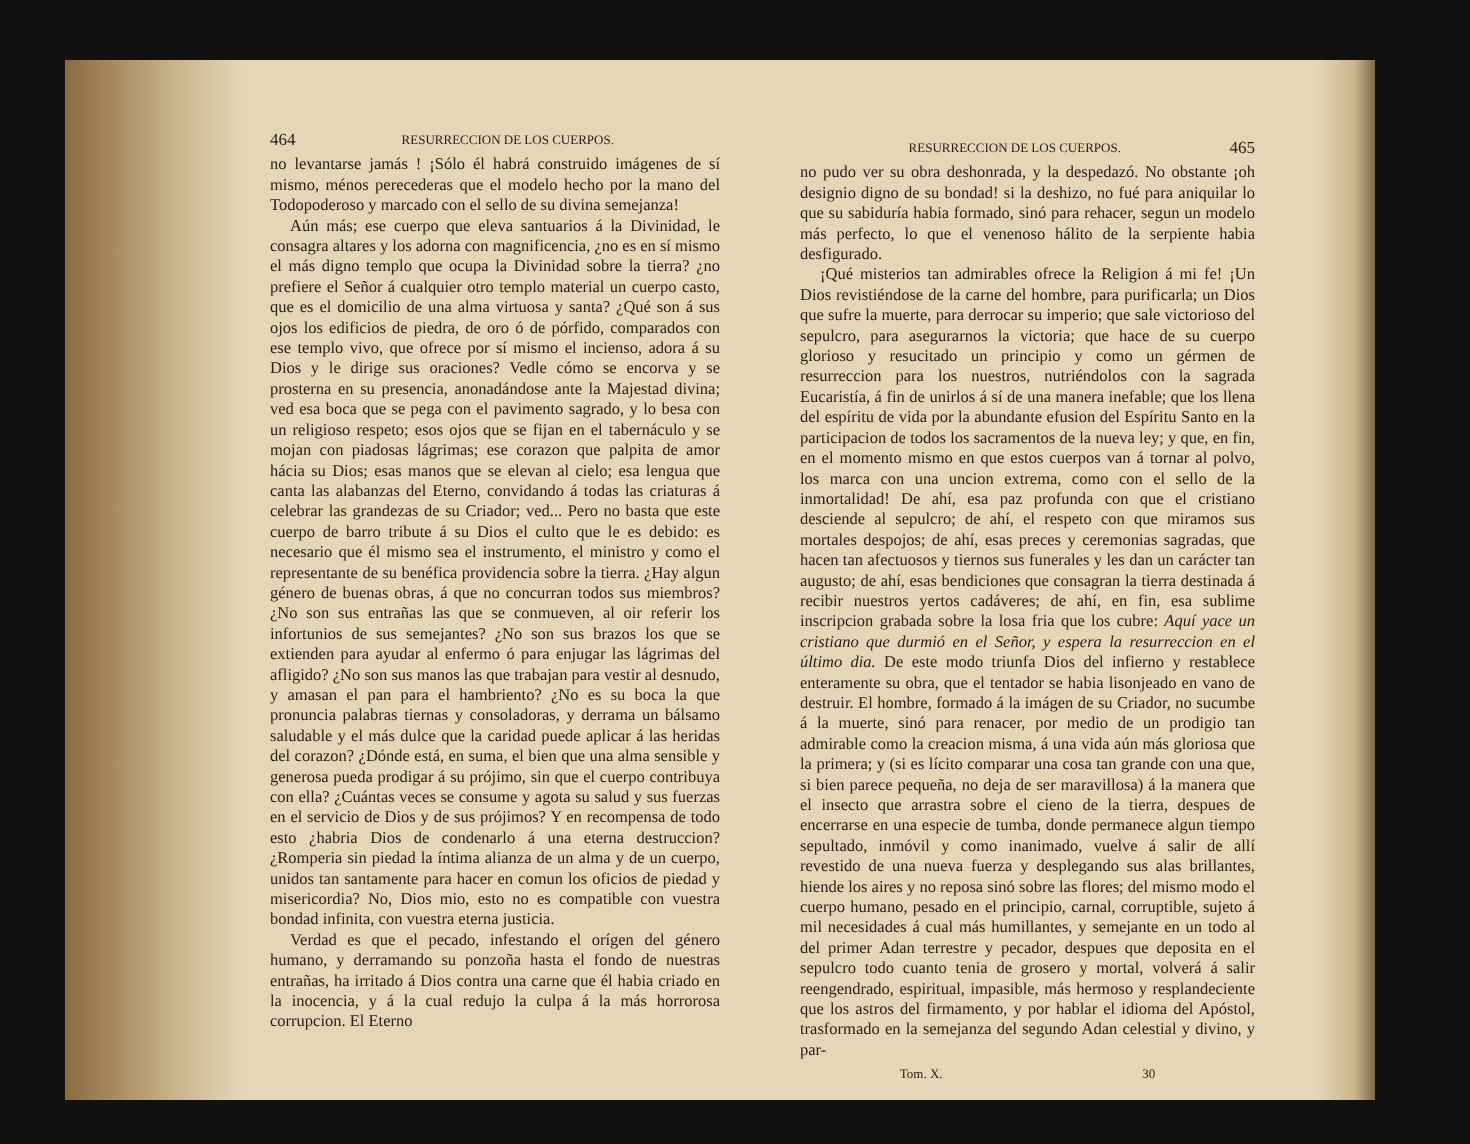464 RESURRECCION DE LOS CUERPOS.
no levantarse jamás ! ¡Sólo él habrá construido imágenes de sí mismo, ménos perecederas que el modelo hecho por la mano del Todopoderoso y marcado con el sello de su divina semejanza!
Aún más; ese cuerpo que eleva santuarios á la Divinidad, le consagra altares y los adorna con magnificencia, ¿no es en sí mismo el más digno templo que ocupa la Divinidad sobre la tierra? ¿no prefiere el Señor á cualquier otro templo material un cuerpo casto, que es el domicilio de una alma virtuosa y santa? ¿Qué son á sus ojos los edificios de piedra, de oro ó de pórfido, comparados con ese templo vivo, que ofrece por sí mismo el incienso, adora á su Dios y le dirige sus oraciones? Vedle cómo se encorva y se prosterna en su presencia, anonadándose ante la Majestad divina; ved esa boca que se pega con el pavimento sagrado, y lo besa con un religioso respeto; esos ojos que se fijan en el tabernáculo y se mojan con piadosas lágrimas; ese corazon que palpita de amor hácia su Dios; esas manos que se elevan al cielo; esa lengua que canta las alabanzas del Eterno, convidando á todas las criaturas á celebrar las grandezas de su Criador; ved... Pero no basta que este cuerpo de barro tribute á su Dios el culto que le es debido: es necesario que él mismo sea el instrumento, el ministro y como el representante de su benéfica providencia sobre la tierra. ¿Hay algun género de buenas obras, á que no concurran todos sus miembros? ¿No son sus entrañas las que se conmueven, al oir referir los infortunios de sus semejantes? ¿No son sus brazos los que se extienden para ayudar al enfermo ó para enjugar las lágrimas del afligido? ¿No son sus manos las que trabajan para vestir al desnudo, y amasan el pan para el hambriento? ¿No es su boca la que pronuncia palabras tiernas y consoladoras, y derrama un bálsamo saludable y el más dulce que la caridad puede aplicar á las heridas del corazon? ¿Dónde está, en suma, el bien que una alma sensible y generosa pueda prodigar á su prójimo, sin que el cuerpo contribuya con ella? ¿Cuántas veces se consume y agota su salud y sus fuerzas en el servicio de Dios y de sus prójimos? Y en recompensa de todo esto ¿habria Dios de condenarlo á una eterna destruccion? ¿Romperia sin piedad la íntima alianza de un alma y de un cuerpo, unidos tan santamente para hacer en comun los oficios de piedad y misericordia? No, Dios mio, esto no es compatible con vuestra bondad infinita, con vuestra eterna justicia.
Verdad es que el pecado, infestando el orígen del género humano, y derramando su ponzoña hasta el fondo de nuestras entrañas, ha irritado á Dios contra una carne que él habia criado en la inocencia, y á la cual redujo la culpa á la más horrorosa corrupcion. El Eterno
RESURRECCION DE LOS CUERPOS. 465
no pudo ver su obra deshonrada, y la despedazó. No obstante ¡oh designio digno de su bondad! si la deshizo, no fué para aniquilar lo que su sabiduría habia formado, sinó para rehacer, segun un modelo más perfecto, lo que el venenoso hálito de la serpiente habia desfigurado.
¡Qué misterios tan admirables ofrece la Religion á mi fe! ¡Un Dios revistiéndose de la carne del hombre, para purificarla; un Dios que sufre la muerte, para derrocar su imperio; que sale victorioso del sepulcro, para asegurarnos la victoria; que hace de su cuerpo glorioso y resucitado un principio y como un gérmen de resurreccion para los nuestros, nutriéndolos con la sagrada Eucaristía, á fin de unirlos á sí de una manera inefable; que los llena del espíritu de vida por la abundante efusion del Espíritu Santo en la participacion de todos los sacramentos de la nueva ley; y que, en fin, en el momento mismo en que estos cuerpos van á tornar al polvo, los marca con una uncion extrema, como con el sello de la inmortalidad! De ahí, esa paz profunda con que el cristiano desciende al sepulcro; de ahí, el respeto con que miramos sus mortales despojos; de ahí, esas preces y ceremonias sagradas, que hacen tan afectuosos y tiernos sus funerales y les dan un carácter tan augusto; de ahí, esas bendiciones que consagran la tierra destinada á recibir nuestros yertos cadáveres; de ahí, en fin, esa sublime inscripcion grabada sobre la losa fria que los cubre: Aquí yace un cristiano que durmió en el Señor, y espera la resurreccion en el último dia. De este modo triunfa Dios del infierno y restablece enteramente su obra, que el tentador se habia lisonjeado en vano de destruir. El hombre, formado á la imágen de su Criador, no sucumbe á la muerte, sinó para renacer, por medio de un prodigio tan admirable como la creacion misma, á una vida aún más gloriosa que la primera; y (si es lícito comparar una cosa tan grande con una que, si bien parece pequeña, no deja de ser maravillosa) á la manera que el insecto que arrastra sobre el cieno de la tierra, despues de encerrarse en una especie de tumba, donde permanece algun tiempo sepultado, inmóvil y como inanimado, vuelve á salir de allí revestido de una nueva fuerza y desplegando sus alas brillantes, hiende los aires y no reposa sinó sobre las flores; del mismo modo el cuerpo humano, pesado en el principio, carnal, corruptible, sujeto á mil necesidades á cual más humillantes, y semejante en un todo al del primer Adan terrestre y pecador, despues que deposita en el sepulcro todo cuanto tenia de grosero y mortal, volverá á salir reengendrado, espiritual, impasible, más hermoso y resplandeciente que los astros del firmamento, y por hablar el idioma del Apóstol, trasformado en la semejanza del segundo Adan celestial y divino, y par-
Tom. X. 30